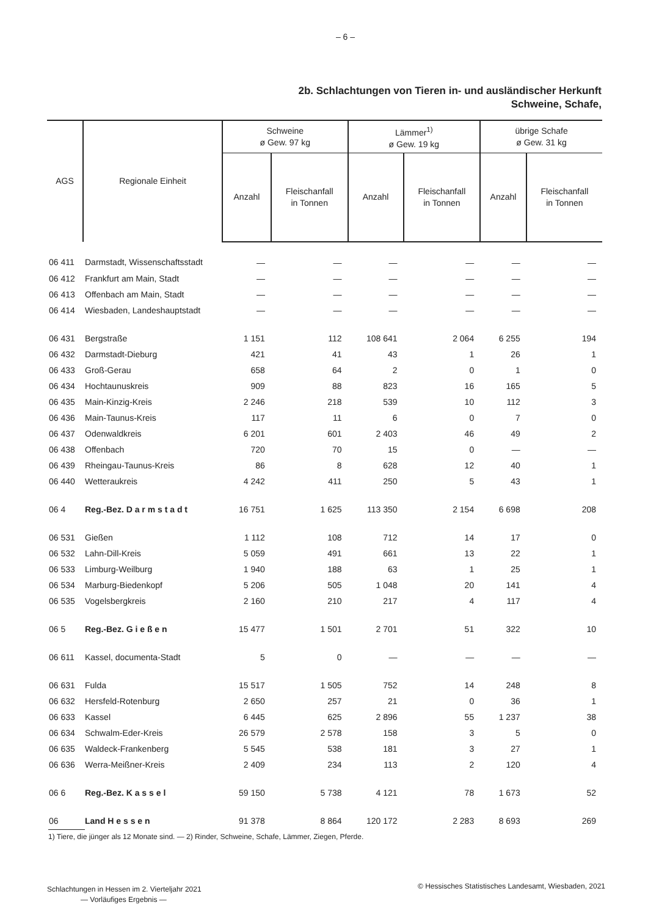– 6 –
2b. Schlachtungen von Tieren in- und ausländischer Herkunft
Schweine, Schafe,
| AGS | Regionale Einheit | Schweine ø Gew. 97 kg | | Lämmer<sup>1)</sup> ø Gew. 19 kg | | übrige Schafe ø Gew. 31 kg | |
| --- | --- | --- | --- | --- | --- | --- | --- |
| | | Anzahl | Fleischanfall in Tonnen | Anzahl | Fleischanfall in Tonnen | Anzahl | Fleischanfall in Tonnen |
| 06 411 | Darmstadt, Wissenschaftsstadt | — | — | — | — | — | — |
| 06 412 | Frankfurt am Main, Stadt | — | — | — | — | — | — |
| 06 413 | Offenbach am Main, Stadt | — | — | — | — | — | — |
| 06 414 | Wiesbaden, Landeshauptstadt | — | — | — | — | — | — |
| 06 431 | Bergstraße | 1 151 | 112 | 108 641 | 2 064 | 6 255 | 194 |
| 06 432 | Darmstadt-Dieburg | 421 | 41 | 43 | 1 | 26 | 1 |
| 06 433 | Groß-Gerau | 658 | 64 | 2 | 0 | 1 | 0 |
| 06 434 | Hochtaunuskreis | 909 | 88 | 823 | 16 | 165 | 5 |
| 06 435 | Main-Kinzig-Kreis | 2 246 | 218 | 539 | 10 | 112 | 3 |
| 06 436 | Main-Taunus-Kreis | 117 | 11 | 6 | 0 | 7 | 0 |
| 06 437 | Odenwaldkreis | 6 201 | 601 | 2 403 | 46 | 49 | 2 |
| 06 438 | Offenbach | 720 | 70 | 15 | 0 | — | — |
| 06 439 | Rheingau-Taunus-Kreis | 86 | 8 | 628 | 12 | 40 | 1 |
| 06 440 | Wetteraukreis | 4 242 | 411 | 250 | 5 | 43 | 1 |
| 06 4 | Reg.-Bez. D a r m s t a d t | 16 751 | 1 625 | 113 350 | 2 154 | 6 698 | 208 |
| 06 531 | Gießen | 1 112 | 108 | 712 | 14 | 17 | 0 |
| 06 532 | Lahn-Dill-Kreis | 5 059 | 491 | 661 | 13 | 22 | 1 |
| 06 533 | Limburg-Weilburg | 1 940 | 188 | 63 | 1 | 25 | 1 |
| 06 534 | Marburg-Biedenkopf | 5 206 | 505 | 1 048 | 20 | 141 | 4 |
| 06 535 | Vogelsbergkreis | 2 160 | 210 | 217 | 4 | 117 | 4 |
| 06 5 | Reg.-Bez. G i e ß e n | 15 477 | 1 501 | 2 701 | 51 | 322 | 10 |
| 06 611 | Kassel, documenta-Stadt | 5 | 0 | — | — | — | — |
| 06 631 | Fulda | 15 517 | 1 505 | 752 | 14 | 248 | 8 |
| 06 632 | Hersfeld-Rotenburg | 2 650 | 257 | 21 | 0 | 36 | 1 |
| 06 633 | Kassel | 6 445 | 625 | 2 896 | 55 | 1 237 | 38 |
| 06 634 | Schwalm-Eder-Kreis | 26 579 | 2 578 | 158 | 3 | 5 | 0 |
| 06 635 | Waldeck-Frankenberg | 5 545 | 538 | 181 | 3 | 27 | 1 |
| 06 636 | Werra-Meißner-Kreis | 2 409 | 234 | 113 | 2 | 120 | 4 |
| 06 6 | Reg.-Bez. K a s s e l | 59 150 | 5 738 | 4 121 | 78 | 1 673 | 52 |
| 06 | Land H e s s e n | 91 378 | 8 864 | 120 172 | 2 283 | 8 693 | 269 |
1) Tiere, die jünger als 12 Monate sind. — 2) Rinder, Schweine, Schafe, Lämmer, Ziegen, Pferde.
Schlachtungen in Hessen im 2. Vierteljahr 2021
— Vorläufiges Ergebnis —
© Hessisches Statistisches Landesamt, Wiesbaden, 2021